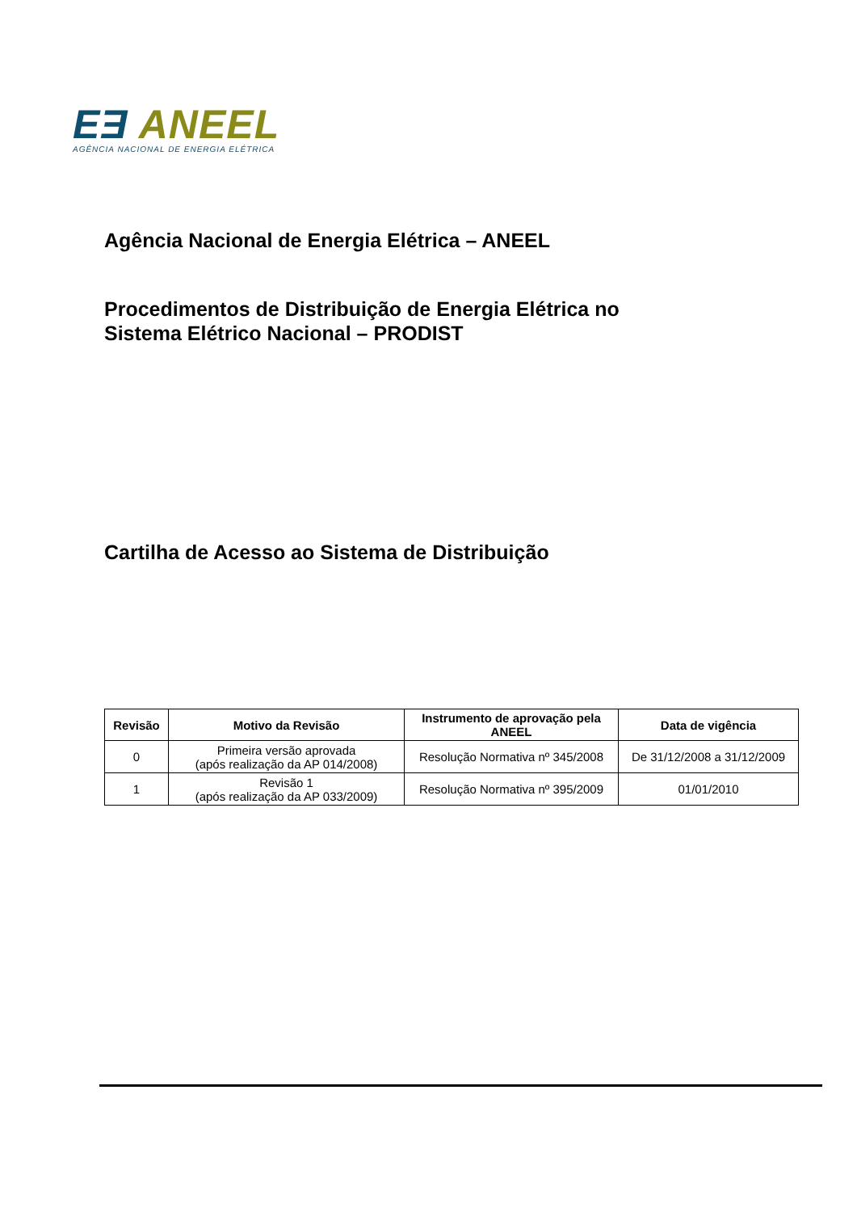EƎ ANEEL
AGÊNCIA NACIONAL DE ENERGIA ELÉTRICA
Agência Nacional de Energia Elétrica – ANEEL
Procedimentos de Distribuição de Energia Elétrica no
Sistema Elétrico Nacional – PRODIST
Cartilha de Acesso ao Sistema de Distribuição
| Revisão | Motivo da Revisão | Instrumento de aprovação pela ANEEL | Data de vigência |
| --- | --- | --- | --- |
| 0 | Primeira versão aprovada (após realização da AP 014/2008) | Resolução Normativa nº 345/2008 | De 31/12/2008 a 31/12/2009 |
| 1 | Revisão 1 (após realização da AP 033/2009) | Resolução Normativa nº 395/2009 | 01/01/2010 |